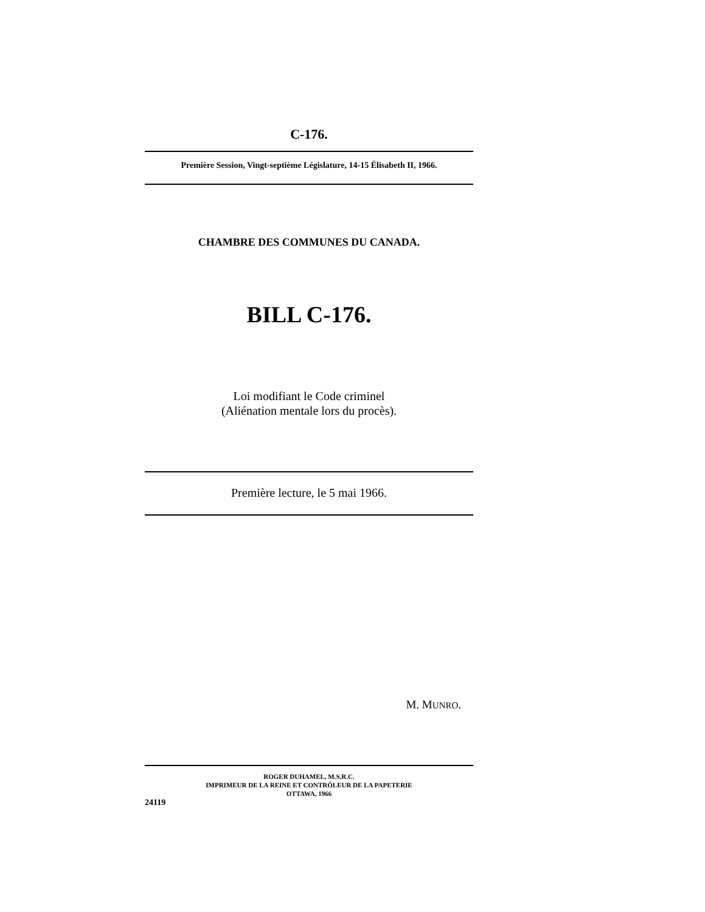C-176.
Première Session, Vingt-septième Législature, 14-15 Élisabeth II, 1966.
CHAMBRE DES COMMUNES DU CANADA.
BILL C-176.
Loi modifiant le Code criminel
(Aliénation mentale lors du procès).
Première lecture, le 5 mai 1966.
M. MUNRO.
ROGER DUHAMEL, M.S.R.C.
IMPRIMEUR DE LA REINE ET CONTRÔLEUR DE LA PAPETERIE
OTTAWA, 1966
24119